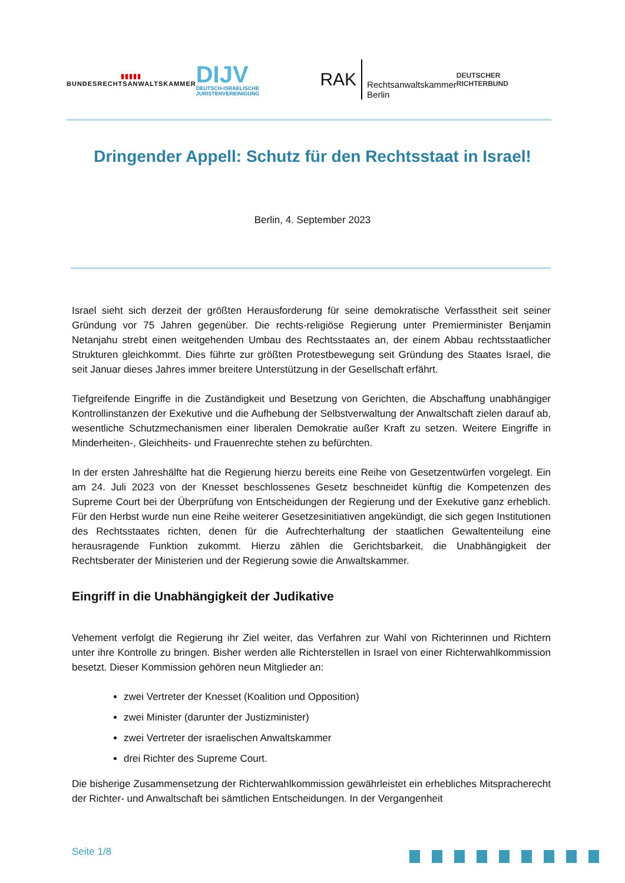▮▮▮▮▮
BUNDESRECHTSANWALTSKAMMER
DIJV
DEUTSCH-ISRAELISCHE JURISTENVEREINIGUNG
RAK Rechtsanwaltskammer
Berlin
DEUTSCHER RICHTERBUND
Dringender Appell: Schutz für den Rechtsstaat in Israel!
Berlin, 4. September 2023
Israel sieht sich derzeit der größten Herausforderung für seine demokratische Verfasstheit seit seiner Gründung vor 75 Jahren gegenüber. Die rechts-religiöse Regierung unter Premierminister Benjamin Netanjahu strebt einen weitgehenden Umbau des Rechtsstaates an, der einem Abbau rechtsstaatlicher Strukturen gleichkommt. Dies führte zur größten Protestbewegung seit Gründung des Staates Israel, die seit Januar dieses Jahres immer breitere Unterstützung in der Gesellschaft erfährt.
Tiefgreifende Eingriffe in die Zuständigkeit und Besetzung von Gerichten, die Abschaffung unabhängiger Kontrollinstanzen der Exekutive und die Aufhebung der Selbstverwaltung der Anwaltschaft zielen darauf ab, wesentliche Schutzmechanismen einer liberalen Demokratie außer Kraft zu setzen. Weitere Eingriffe in Minderheiten-, Gleichheits- und Frauenrechte stehen zu befürchten.
In der ersten Jahreshälfte hat die Regierung hierzu bereits eine Reihe von Gesetzentwürfen vorgelegt. Ein am 24. Juli 2023 von der Knesset beschlossenes Gesetz beschneidet künftig die Kompetenzen des Supreme Court bei der Überprüfung von Entscheidungen der Regierung und der Exekutive ganz erheblich. Für den Herbst wurde nun eine Reihe weiterer Gesetzesinitiativen angekündigt, die sich gegen Institutionen des Rechtsstaates richten, denen für die Aufrechterhaltung der staatlichen Gewaltenteilung eine herausragende Funktion zukommt. Hierzu zählen die Gerichtsbarkeit, die Unabhängigkeit der Rechtsberater der Ministerien und der Regierung sowie die Anwaltskammer.
Eingriff in die Unabhängigkeit der Judikative
Vehement verfolgt die Regierung ihr Ziel weiter, das Verfahren zur Wahl von Richterinnen und Richtern unter ihre Kontrolle zu bringen. Bisher werden alle Richterstellen in Israel von einer Richterwahlkommission besetzt. Dieser Kommission gehören neun Mitglieder an:
zwei Vertreter der Knesset (Koalition und Opposition)
zwei Minister (darunter der Justizminister)
zwei Vertreter der israelischen Anwaltskammer
drei Richter des Supreme Court.
Die bisherige Zusammensetzung der Richterwahlkommission gewährleistet ein erhebliches Mitspracherecht der Richter- und Anwaltschaft bei sämtlichen Entscheidungen. In der Vergangenheit
Seite 1/8